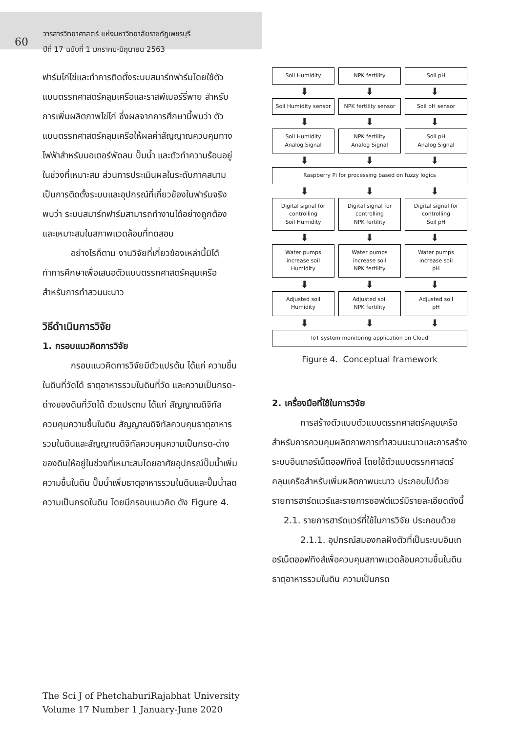60
วารสารวิทยาศาสตร์ แห่งมหาวิทยาลัยราชภัฏเพชรบุรี
ปีที่ 17 ฉบับที่ 1 มกราคม-มิถุนายน 2563
ฟาร์มไก่ไข่และทำการติดตั้งระบบสมาร์ทฟาร์มโดยใช้ตัวแบบตรรกศาสตร์คลุมเครือและราสพ์เบอร์รี่พาย สำหรับการเพิ่มผลิตภาพไข่ไก่ ซึ่งผลจากการศึกษานี้พบว่า ตัวแบบตรรกศาสตร์คลุมเครือให้ผลค่าสัญญาณควบคุมทางไฟฟ้าสำหรับมอเตอร์พัดลม ปั๊มน้ำ และตัวทำความร้อนอยู่ในช่วงที่เหมาะสม ส่วนการประเมินผลในระดับภาคสนามเป็นการติดตั้งระบบและอุปกรณ์ที่เกี่ยวข้องในฟาร์มจริง พบว่า ระบบสมาร์ทฟาร์มสามารถทำงานได้อย่างถูกต้องและเหมาะสมในสภาพแวดล้อมที่ทดสอบ
อย่างไรก็ตาม งานวิจัยที่เกี่ยวข้องเหล่านี้มิได้ทำการศึกษาเพื่อเสนอตัวแบบตรรกศาสตร์คลุมเครือสำหรับการทำสวนมะนาว
วิธีดำเนินการวิจัย
1. กรอบแนวคิดการวิจัย
กรอบแนวคิดการวิจัยมีตัวแปรต้น ได้แก่ ความชื้นในดินที่วัดได้ ธาตุอาหารรวมในดินที่วัด และความเป็นกรด-ด่างของดินที่วัดได้ ตัวแปรตาม ได้แก่ สัญญาณดิจิทัลควบคุมความชื้นในดิน สัญญาณดิจิทัลควบคุมธาตุอาหารรวมในดินและสัญญาณดิจิทัลควบคุมความเป็นกรด-ด่างของดินให้อยู่ในช่วงที่เหมาะสมโดยอาศัยอุปกรณ์ปั๊มน้ำเพิ่มความชื้นในดิน ปั๊มน้ำเพิ่มธาตุอาหารรวมในดินและปั๊มน้ำลดความเป็นกรดในดิน โดยมีกรอบแนวคิด ดัง Figure 4.
Soil Humidity NPK fertility Soil pH
⬇ ⬇ ⬇
Soil Humidity sensor NPK fertility sensor Soil pH sensor
⬇ ⬇ ⬇
Soil Humidity
Analog Signal
NPK fertility
Analog Signal
Soil pH
Analog Signal
⬇ ⬇ ⬇
Raspberry Pi for processing based on fuzzy logics
⬇ ⬇ ⬇
Digital signal for
controlling
Soil Humidity
Digital signal for
controlling
NPK fertility
Digital signal for
controlling
Soil pH
⬇ ⬇ ⬇
Water pumps
increase soil
Humidity
Water pumps
increase soil
NPK fertility
Water pumps
increase soil
pH
⬇ ⬇ ⬇
Adjusted soil
Humidity
Adjusted soil
NPK fertility
Adjusted soil
pH
⬇ ⬇ ⬇
IoT system monitoring application on Cloud
Figure 4. Conceptual framework
2. เครื่องมือที่ใช้ในการวิจัย
การสร้างตัวแบบตัวแบบตรรกศาสตร์คลุมเครือสำหรับการควบคุมผลิตภาพการทำสวนมะนาวและการสร้างระบบอินเทอร์เน็ตออฟทิงส์ โดยใช้ตัวแบบตรรกศาสตร์คลุมเครือสำหรับเพิ่มผลิตภาพมะนาว ประกอบไปด้วยรายการฮาร์ดแวร์และรายการซอฟต์แวร์มีรายละเอียดดังนี้
2.1. รายการฮาร์ดแวร์ที่ใช้ในการวิจัย ประกอบด้วย
2.1.1. อุปกรณ์สมองกลฝังตัวที่เป็นระบบอินเทอร์เน็ตออฟทิงส์เพื่อควบคุมสภาพแวดล้อมความชื้นในดิน ธาตุอาหารรวมในดิน ความเป็นกรด
The Sci J of PhetchaburiRajabhat University
Volume 17 Number 1 January-June 2020